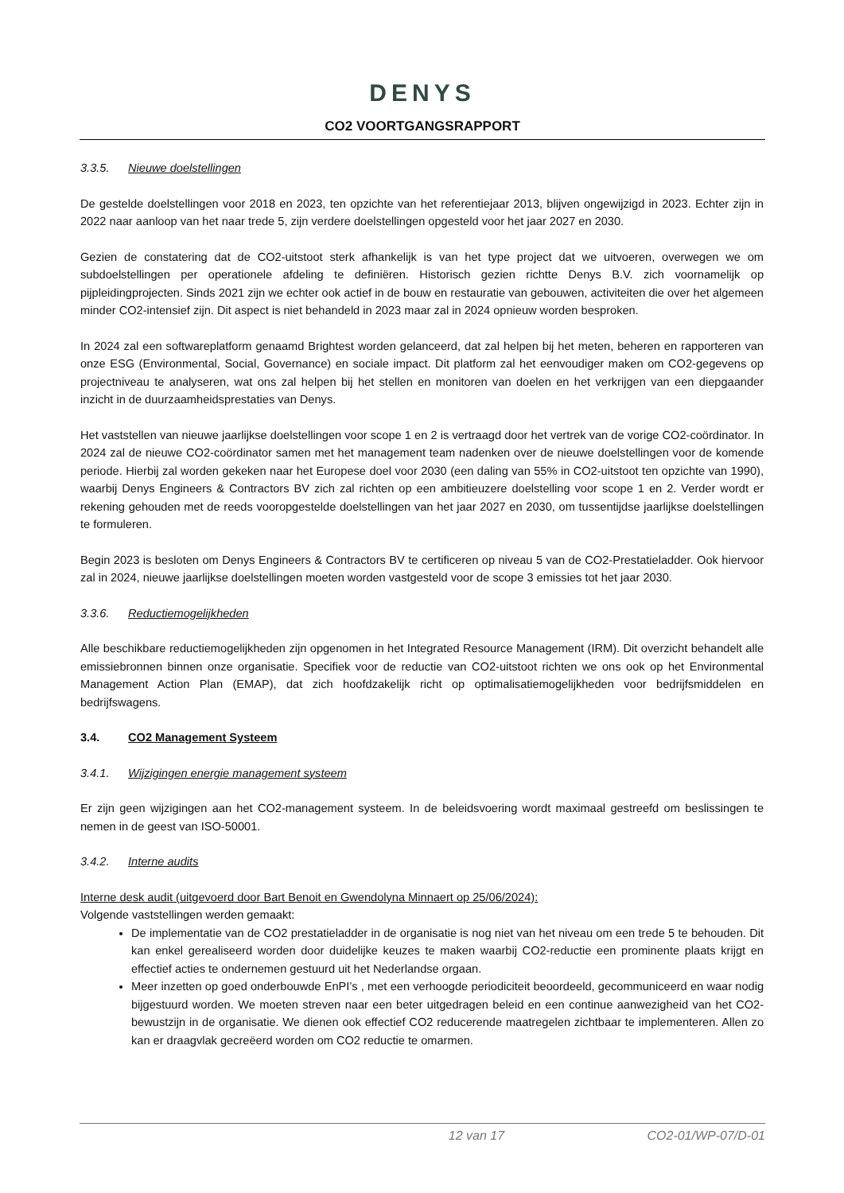DENYS
CO2 VOORTGANGSRAPPORT
3.3.5. Nieuwe doelstellingen
De gestelde doelstellingen voor 2018 en 2023, ten opzichte van het referentiejaar 2013, blijven ongewijzigd in 2023. Echter zijn in 2022 naar aanloop van het naar trede 5, zijn verdere doelstellingen opgesteld voor het jaar 2027 en 2030.
Gezien de constatering dat de CO2-uitstoot sterk afhankelijk is van het type project dat we uitvoeren, overwegen we om subdoelstellingen per operationele afdeling te definiëren. Historisch gezien richtte Denys B.V. zich voornamelijk op pijpleidingprojecten. Sinds 2021 zijn we echter ook actief in de bouw en restauratie van gebouwen, activiteiten die over het algemeen minder CO2-intensief zijn. Dit aspect is niet behandeld in 2023 maar zal in 2024 opnieuw worden besproken.
In 2024 zal een softwareplatform genaamd Brightest worden gelanceerd, dat zal helpen bij het meten, beheren en rapporteren van onze ESG (Environmental, Social, Governance) en sociale impact. Dit platform zal het eenvoudiger maken om CO2-gegevens op projectniveau te analyseren, wat ons zal helpen bij het stellen en monitoren van doelen en het verkrijgen van een diepgaander inzicht in de duurzaamheidsprestaties van Denys.
Het vaststellen van nieuwe jaarlijkse doelstellingen voor scope 1 en 2 is vertraagd door het vertrek van de vorige CO2-coördinator. In 2024 zal de nieuwe CO2-coördinator samen met het management team nadenken over de nieuwe doelstellingen voor de komende periode. Hierbij zal worden gekeken naar het Europese doel voor 2030 (een daling van 55% in CO2-uitstoot ten opzichte van 1990), waarbij Denys Engineers & Contractors BV zich zal richten op een ambitieuzere doelstelling voor scope 1 en 2. Verder wordt er rekening gehouden met de reeds vooropgestelde doelstellingen van het jaar 2027 en 2030, om tussentijdse jaarlijkse doelstellingen te formuleren.
Begin 2023 is besloten om Denys Engineers & Contractors BV te certificeren op niveau 5 van de CO2-Prestatieladder. Ook hiervoor zal in 2024, nieuwe jaarlijkse doelstellingen moeten worden vastgesteld voor de scope 3 emissies tot het jaar 2030.
3.3.6. Reductiemogelijkheden
Alle beschikbare reductiemogelijkheden zijn opgenomen in het Integrated Resource Management (IRM). Dit overzicht behandelt alle emissiebronnen binnen onze organisatie. Specifiek voor de reductie van CO2-uitstoot richten we ons ook op het Environmental Management Action Plan (EMAP), dat zich hoofdzakelijk richt op optimalisatiemogelijkheden voor bedrijfsmiddelen en bedrijfswagens.
3.4. CO2 Management Systeem
3.4.1. Wijzigingen energie management systeem
Er zijn geen wijzigingen aan het CO2-management systeem. In de beleidsvoering wordt maximaal gestreefd om beslissingen te nemen in de geest van ISO-50001.
3.4.2. Interne audits
Interne desk audit (uitgevoerd door Bart Benoit en Gwendolyna Minnaert op 25/06/2024):
Volgende vaststellingen werden gemaakt:
De implementatie van de CO2 prestatieladder in de organisatie is nog niet van het niveau om een trede 5 te behouden. Dit kan enkel gerealiseerd worden door duidelijke keuzes te maken waarbij CO2-reductie een prominente plaats krijgt en effectief acties te ondernemen gestuurd uit het Nederlandse orgaan.
Meer inzetten op goed onderbouwde EnPI’s , met een verhoogde periodiciteit beoordeeld, gecommuniceerd en waar nodig bijgestuurd worden. We moeten streven naar een beter uitgedragen beleid en een continue aanwezigheid van het CO2-bewustzijn in de organisatie. We dienen ook effectief CO2 reducerende maatregelen zichtbaar te implementeren. Allen zo kan er draagvlak gecreëerd worden om CO2 reductie te omarmen.
12 van 17 CO2-01/WP-07/D-01